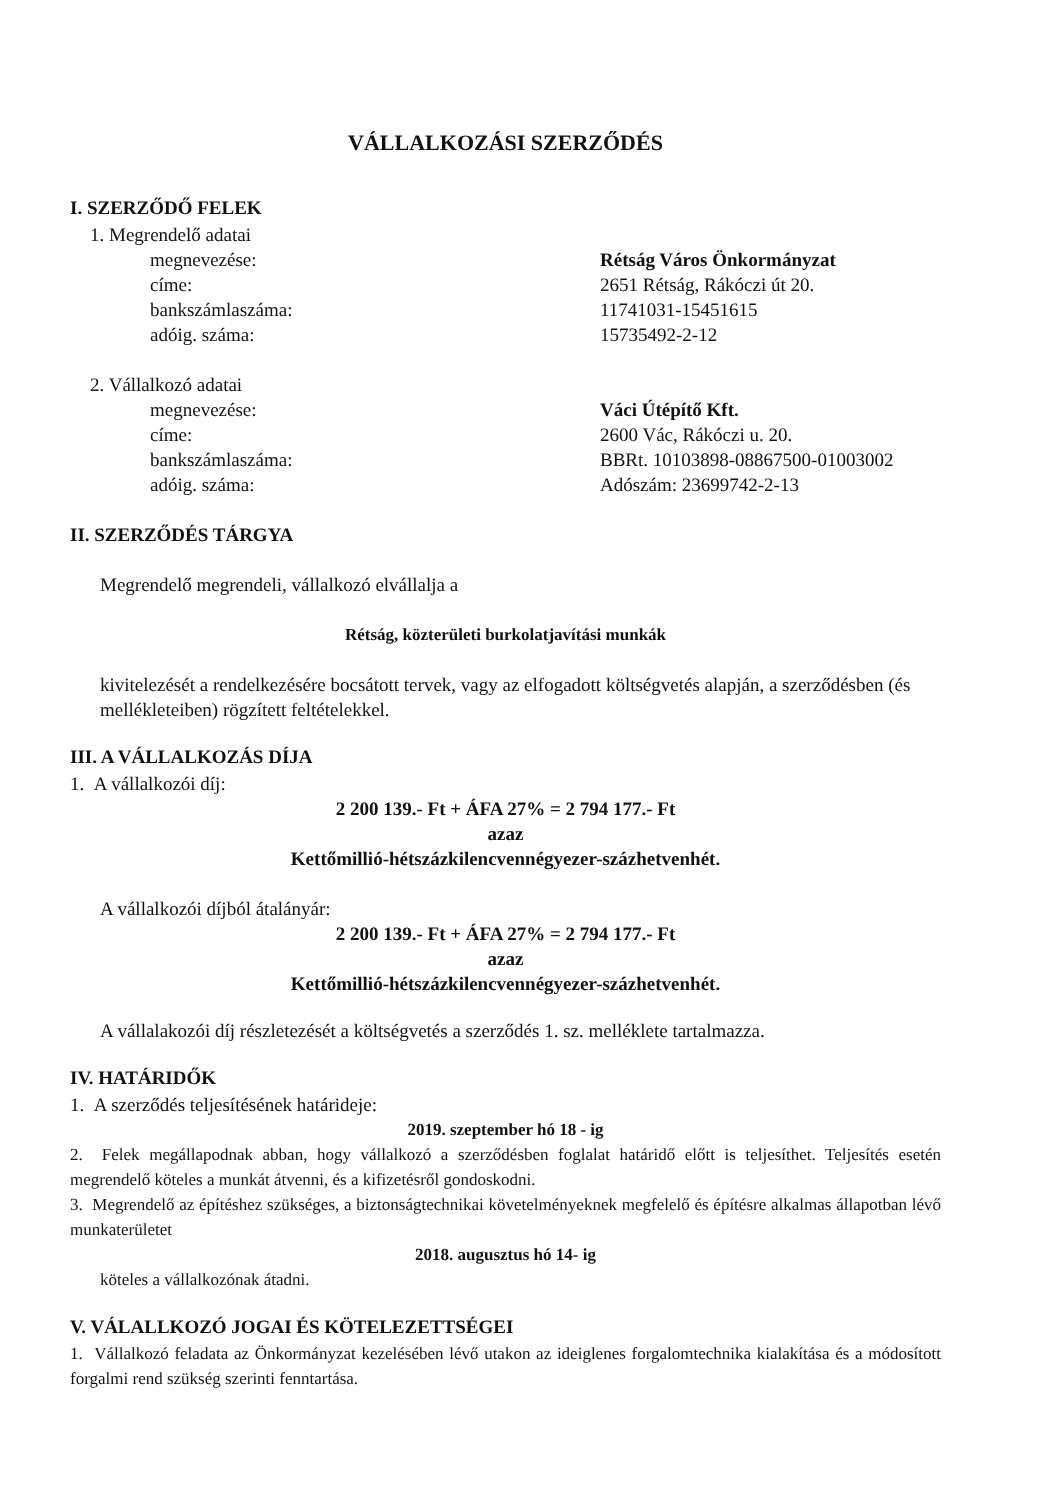VÁLLALKOZÁSI SZERZŐDÉS
I. SZERZŐDŐ FELEK
1. Megrendelő adatai
megnevezése: Rétság Város Önkormányzat
címe: 2651 Rétság, Rákóczi út 20.
bankszámlaszáma: 11741031-15451615
adóig. száma: 15735492-2-12
2. Vállalkozó adatai
megnevezése: Váci Útépítő Kft.
címe: 2600 Vác, Rákóczi u. 20.
bankszámlaszáma: BBRt. 10103898-08867500-01003002
adóig. száma: Adószám: 23699742-2-13
II. SZERZŐDÉS TÁRGYA
Megrendelő megrendeli, vállalkozó elvállalja a
Rétság, közterületi burkolatjavítási munkák
kivitelezését a rendelkezésére bocsátott tervek, vagy az elfogadott költségvetés alapján, a szerződésben (és mellékleteiben) rögzített feltételekkel.
III. A VÁLLALKOZÁS DÍJA
1. A vállalkozói díj:
2 200 139.- Ft + ÁFA 27% = 2 794 177.- Ft
azaz
Kettőmillió-hétszázkilencvennégyezer-százhetvenhét.
A vállalkozói díjból átalányár:
2 200 139.- Ft + ÁFA 27% = 2 794 177.- Ft
azaz
Kettőmillió-hétszázkilencvennégyezer-százhetvenhét.
A vállalakozói díj részletezését a költségvetés a szerződés 1. sz. melléklete tartalmazza.
IV. HATÁRIDŐK
1. A szerződés teljesítésének határideje:
2019. szeptember hó 18 - ig
2. Felek megállapodnak abban, hogy vállalkozó a szerződésben foglalat határidő előtt is teljesíthet. Teljesítés esetén megrendelő köteles a munkát átvenni, és a kifizetésről gondoskodni.
3. Megrendelő az építéshez szükséges, a biztonságtechnikai követelményeknek megfelelő és építésre alkalmas állapotban lévő munkaterületet
2018. augusztus hó 14- ig
köteles a vállalkozónak átadni.
V. VÁLALLKOZÓ JOGAI ÉS KÖTELEZETTSÉGEI
1. Vállalkozó feladata az Önkormányzat kezelésében lévő utakon az ideiglenes forgalomtechnika kialakítása és a módosított forgalmi rend szükség szerinti fenntartása.